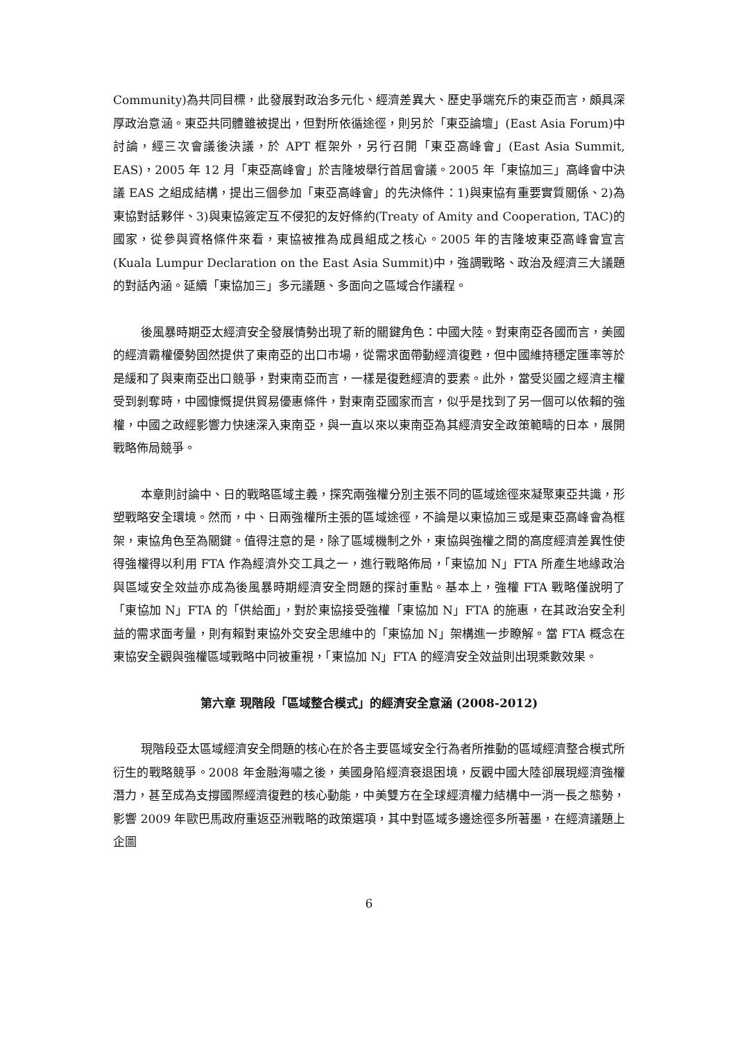Community)為共同目標，此發展對政治多元化、經濟差異大、歷史爭端充斥的東亞而言，頗具深厚政治意涵。東亞共同體雖被提出，但對所依循途徑，則另於「東亞論壇」(East Asia Forum)中討論，經三次會議後決議，於 APT 框架外，另行召開「東亞高峰會」(East Asia Summit, EAS)，2005 年 12 月「東亞高峰會」於吉隆坡舉行首屆會議。2005 年「東協加三」高峰會中決議 EAS 之組成結構，提出三個參加「東亞高峰會」的先決條件：1)與東協有重要實質關係、2)為東協對話夥伴、3)與東協簽定互不侵犯的友好條約(Treaty of Amity and Cooperation, TAC)的國家，從參與資格條件來看，東協被推為成員組成之核心。2005 年的吉隆坡東亞高峰會宣言(Kuala Lumpur Declaration on the East Asia Summit)中，強調戰略、政治及經濟三大議題的對話內涵。延續「東協加三」多元議題、多面向之區域合作議程。
後風暴時期亞太經濟安全發展情勢出現了新的關鍵角色：中國大陸。對東南亞各國而言，美國的經濟霸權優勢固然提供了東南亞的出口市場，從需求面帶動經濟復甦，但中國維持穩定匯率等於是緩和了與東南亞出口競爭，對東南亞而言，一樣是復甦經濟的要素。此外，當受災國之經濟主權受到剝奪時，中國慷慨提供貿易優惠條件，對東南亞國家而言，似乎是找到了另一個可以依賴的強權，中國之政經影響力快速深入東南亞，與一直以來以東南亞為其經濟安全政策範疇的日本，展開戰略佈局競爭。
本章則討論中、日的戰略區域主義，探究兩強權分別主張不同的區域途徑來凝聚東亞共識，形塑戰略安全環境。然而，中、日兩強權所主張的區域途徑，不論是以東協加三或是東亞高峰會為框架，東協角色至為關鍵。值得注意的是，除了區域機制之外，東協與強權之間的高度經濟差異性使得強權得以利用 FTA 作為經濟外交工具之一，進行戰略佈局，「東協加 N」FTA 所產生地緣政治與區域安全效益亦成為後風暴時期經濟安全問題的探討重點。基本上，強權 FTA 戰略僅說明了「東協加 N」FTA 的「供給面」，對於東協接受強權「東協加 N」FTA 的施惠，在其政治安全利益的需求面考量，則有賴對東協外交安全思維中的「東協加 N」架構進一步瞭解。當 FTA 概念在東協安全觀與強權區域戰略中同被重視，「東協加 N」FTA 的經濟安全效益則出現乘數效果。
第六章 現階段「區域整合模式」的經濟安全意涵 (2008-2012)
現階段亞太區域經濟安全問題的核心在於各主要區域安全行為者所推動的區域經濟整合模式所衍生的戰略競爭。2008 年金融海嘯之後，美國身陷經濟衰退困境，反觀中國大陸卻展現經濟強權潛力，甚至成為支撐國際經濟復甦的核心動能，中美雙方在全球經濟權力結構中一消一長之態勢，影響 2009 年歐巴馬政府重返亞洲戰略的政策選項，其中對區域多邊途徑多所著墨，在經濟議題上企圖
6